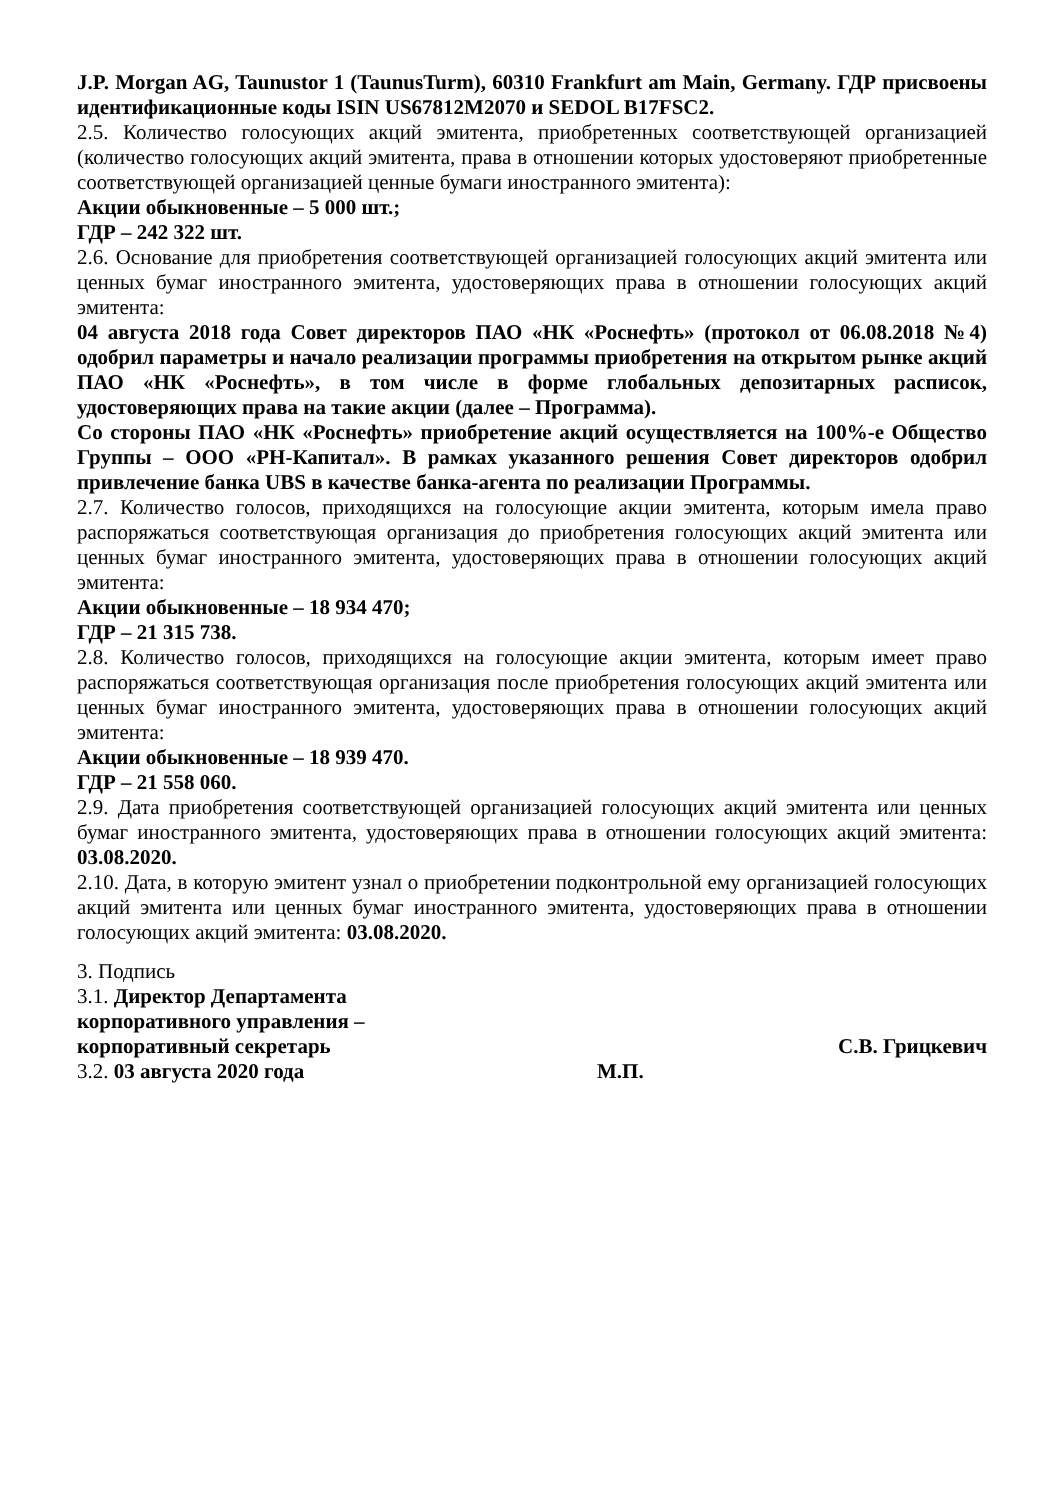J.P. Morgan AG, Taunustor 1 (TaunusTurm), 60310 Frankfurt am Main, Germany. ГДР присвоены идентификационные коды ISIN US67812M2070 и SEDOL B17FSC2.
2.5. Количество голосующих акций эмитента, приобретенных соответствующей организацией (количество голосующих акций эмитента, права в отношении которых удостоверяют приобретенные соответствующей организацией ценные бумаги иностранного эмитента):
Акции обыкновенные – 5 000 шт.;
ГДР – 242 322 шт.
2.6. Основание для приобретения соответствующей организацией голосующих акций эмитента или ценных бумаг иностранного эмитента, удостоверяющих права в отношении голосующих акций эмитента:
04 августа 2018 года Совет директоров ПАО «НК «Роснефть» (протокол от 06.08.2018 №4) одобрил параметры и начало реализации программы приобретения на открытом рынке акций ПАО «НК «Роснефть», в том числе в форме глобальных депозитарных расписок, удостоверяющих права на такие акции (далее – Программа).
Со стороны ПАО «НК «Роснефть» приобретение акций осуществляется на 100%-е Общество Группы – ООО «РН-Капитал». В рамках указанного решения Совет директоров одобрил привлечение банка UBS в качестве банка-агента по реализации Программы.
2.7. Количество голосов, приходящихся на голосующие акции эмитента, которым имела право распоряжаться соответствующая организация до приобретения голосующих акций эмитента или ценных бумаг иностранного эмитента, удостоверяющих права в отношении голосующих акций эмитента:
Акции обыкновенные – 18 934 470;
ГДР – 21 315 738.
2.8. Количество голосов, приходящихся на голосующие акции эмитента, которым имеет право распоряжаться соответствующая организация после приобретения голосующих акций эмитента или ценных бумаг иностранного эмитента, удостоверяющих права в отношении голосующих акций эмитента:
Акции обыкновенные – 18 939 470.
ГДР – 21 558 060.
2.9. Дата приобретения соответствующей организацией голосующих акций эмитента или ценных бумаг иностранного эмитента, удостоверяющих права в отношении голосующих акций эмитента: 03.08.2020.
2.10. Дата, в которую эмитент узнал о приобретении подконтрольной ему организацией голосующих акций эмитента или ценных бумаг иностранного эмитента, удостоверяющих права в отношении голосующих акций эмитента: 03.08.2020.
3. Подпись
3.1. Директор Департамента
корпоративного управления –
корпоративный секретарь С.В. Грицкевич
3.2. 03 августа 2020 года М.П.